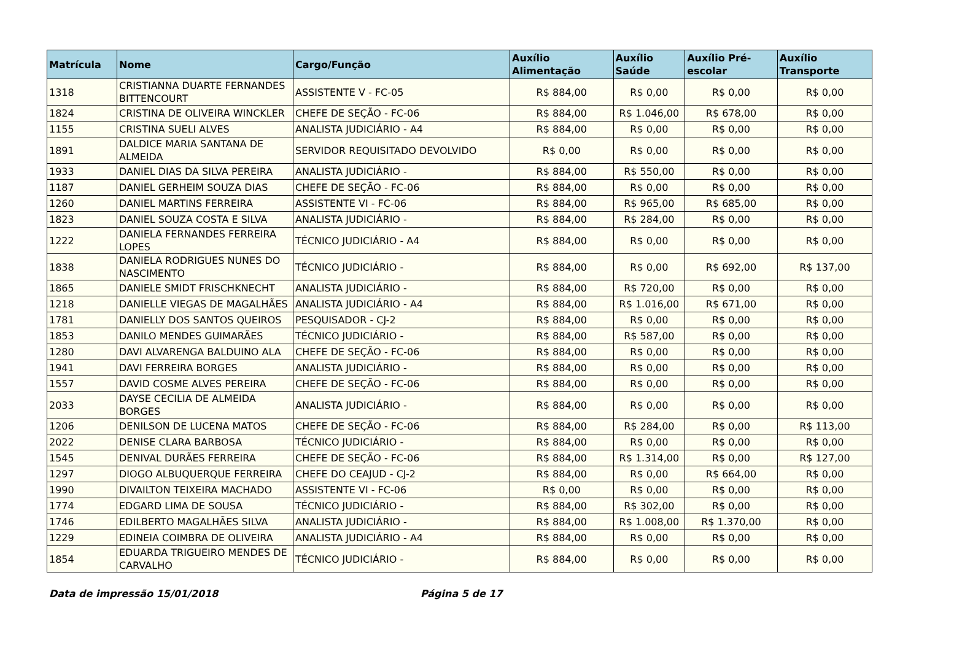| Matrícula | Nome | Cargo/Função | Auxílio Alimentação | Auxílio Saúde | Auxílio Pré-escolar | Auxílio Transporte |
| --- | --- | --- | --- | --- | --- | --- |
| 1318 | CRISTIANNA DUARTE FERNANDES BITTENCOURT | ASSISTENTE V - FC-05 | R$ 884,00 | R$ 0,00 | R$ 0,00 | R$ 0,00 |
| 1824 | CRISTINA DE OLIVEIRA WINCKLER | CHEFE DE SEÇÃO - FC-06 | R$ 884,00 | R$ 1.046,00 | R$ 678,00 | R$ 0,00 |
| 1155 | CRISTINA SUELI ALVES | ANALISTA JUDICIÁRIO - A4 | R$ 884,00 | R$ 0,00 | R$ 0,00 | R$ 0,00 |
| 1891 | DALDICE MARIA SANTANA DE ALMEIDA | SERVIDOR REQUISITADO DEVOLVIDO | R$ 0,00 | R$ 0,00 | R$ 0,00 | R$ 0,00 |
| 1933 | DANIEL DIAS DA SILVA PEREIRA | ANALISTA JUDICIÁRIO - | R$ 884,00 | R$ 550,00 | R$ 0,00 | R$ 0,00 |
| 1187 | DANIEL GERHEIM SOUZA DIAS | CHEFE DE SEÇÃO - FC-06 | R$ 884,00 | R$ 0,00 | R$ 0,00 | R$ 0,00 |
| 1260 | DANIEL MARTINS FERREIRA | ASSISTENTE VI - FC-06 | R$ 884,00 | R$ 965,00 | R$ 685,00 | R$ 0,00 |
| 1823 | DANIEL SOUZA COSTA E SILVA | ANALISTA JUDICIÁRIO - | R$ 884,00 | R$ 284,00 | R$ 0,00 | R$ 0,00 |
| 1222 | DANIELA FERNANDES FERREIRA LOPES | TÉCNICO JUDICIÁRIO - A4 | R$ 884,00 | R$ 0,00 | R$ 0,00 | R$ 0,00 |
| 1838 | DANIELA RODRIGUES NUNES DO NASCIMENTO | TÉCNICO JUDICIÁRIO - | R$ 884,00 | R$ 0,00 | R$ 692,00 | R$ 137,00 |
| 1865 | DANIELE SMIDT FRISCHKNECHT | ANALISTA JUDICIÁRIO - | R$ 884,00 | R$ 720,00 | R$ 0,00 | R$ 0,00 |
| 1218 | DANIELLE VIEGAS DE MAGALHÃES | ANALISTA JUDICIÁRIO - A4 | R$ 884,00 | R$ 1.016,00 | R$ 671,00 | R$ 0,00 |
| 1781 | DANIELLY DOS SANTOS QUEIROS | PESQUISADOR - CJ-2 | R$ 884,00 | R$ 0,00 | R$ 0,00 | R$ 0,00 |
| 1853 | DANILO MENDES GUIMARÃES | TÉCNICO JUDICIÁRIO - | R$ 884,00 | R$ 587,00 | R$ 0,00 | R$ 0,00 |
| 1280 | DAVI ALVARENGA BALDUINO ALA | CHEFE DE SEÇÃO - FC-06 | R$ 884,00 | R$ 0,00 | R$ 0,00 | R$ 0,00 |
| 1941 | DAVI FERREIRA BORGES | ANALISTA JUDICIÁRIO - | R$ 884,00 | R$ 0,00 | R$ 0,00 | R$ 0,00 |
| 1557 | DAVID COSME ALVES PEREIRA | CHEFE DE SEÇÃO - FC-06 | R$ 884,00 | R$ 0,00 | R$ 0,00 | R$ 0,00 |
| 2033 | DAYSE CECILIA DE ALMEIDA BORGES | ANALISTA JUDICIÁRIO - | R$ 884,00 | R$ 0,00 | R$ 0,00 | R$ 0,00 |
| 1206 | DENILSON DE LUCENA MATOS | CHEFE DE SEÇÃO - FC-06 | R$ 884,00 | R$ 284,00 | R$ 0,00 | R$ 113,00 |
| 2022 | DENISE CLARA BARBOSA | TÉCNICO JUDICIÁRIO - | R$ 884,00 | R$ 0,00 | R$ 0,00 | R$ 0,00 |
| 1545 | DENIVAL DURÃES FERREIRA | CHEFE DE SEÇÃO - FC-06 | R$ 884,00 | R$ 1.314,00 | R$ 0,00 | R$ 127,00 |
| 1297 | DIOGO ALBUQUERQUE FERREIRA | CHEFE DO CEAJUD - CJ-2 | R$ 884,00 | R$ 0,00 | R$ 664,00 | R$ 0,00 |
| 1990 | DIVAILTON TEIXEIRA MACHADO | ASSISTENTE VI - FC-06 | R$ 0,00 | R$ 0,00 | R$ 0,00 | R$ 0,00 |
| 1774 | EDGARD LIMA DE SOUSA | TÉCNICO JUDICIÁRIO - | R$ 884,00 | R$ 302,00 | R$ 0,00 | R$ 0,00 |
| 1746 | EDILBERTO MAGALHÃES SILVA | ANALISTA JUDICIÁRIO - | R$ 884,00 | R$ 1.008,00 | R$ 1.370,00 | R$ 0,00 |
| 1229 | EDINEIA COIMBRA DE OLIVEIRA | ANALISTA JUDICIÁRIO - A4 | R$ 884,00 | R$ 0,00 | R$ 0,00 | R$ 0,00 |
| 1854 | EDUARDA TRIGUEIRO MENDES DE CARVALHO | TÉCNICO JUDICIÁRIO - | R$ 884,00 | R$ 0,00 | R$ 0,00 | R$ 0,00 |
Data de impressão 15/01/2018 Página 5 de 17